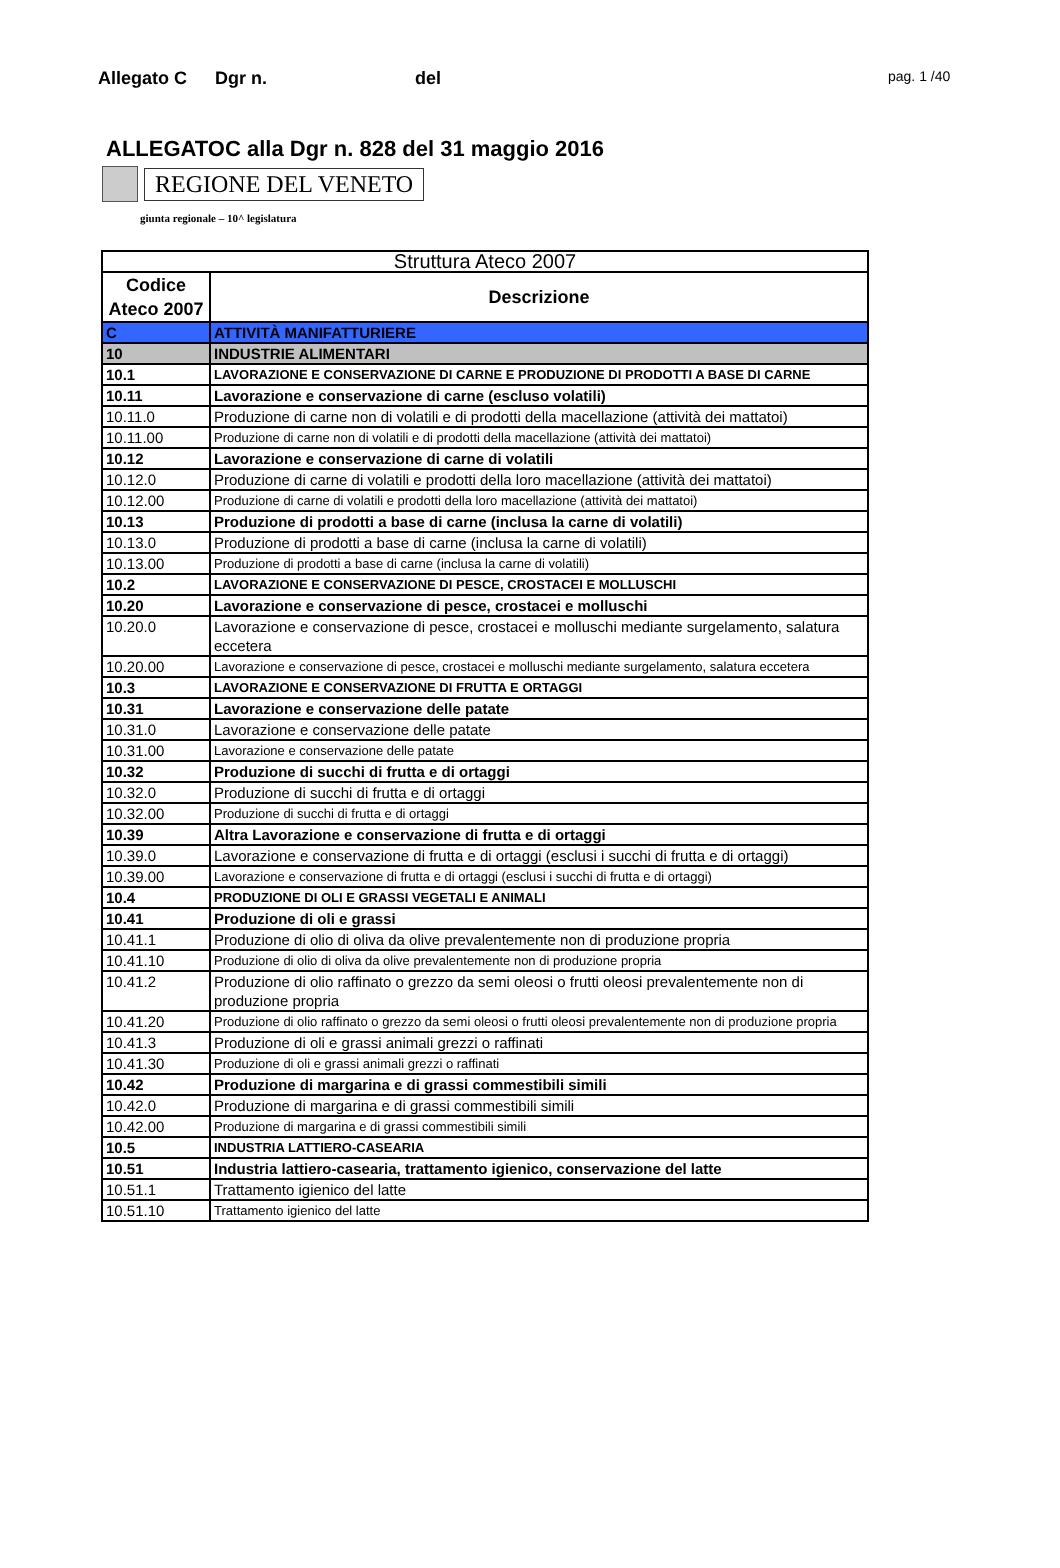Allegato C Dgr n. del pag. 1 /40
ALLEGATOC alla Dgr n. 828 del 31 maggio 2016
REGIONE DEL VENETO
giunta regionale – 10^ legislatura
| Struttura Ateco 2007 | |
| --- | --- |
| Codice Ateco 2007 | Descrizione |
| C | ATTIVITÀ MANIFATTURIERE |
| 10 | INDUSTRIE ALIMENTARI |
| 10.1 | LAVORAZIONE E CONSERVAZIONE DI CARNE E PRODUZIONE DI PRODOTTI A BASE DI CARNE |
| 10.11 | Lavorazione e conservazione di carne (escluso volatili) |
| 10.11.0 | Produzione di carne non di volatili e di prodotti della macellazione (attività dei mattatoi) |
| 10.11.00 | Produzione di carne non di volatili e di prodotti della macellazione (attività dei mattatoi) |
| 10.12 | Lavorazione e conservazione di carne di volatili |
| 10.12.0 | Produzione di carne di volatili e prodotti della loro macellazione (attività dei mattatoi) |
| 10.12.00 | Produzione di carne di volatili e prodotti della loro macellazione (attività dei mattatoi) |
| 10.13 | Produzione di prodotti a base di carne (inclusa la carne di volatili) |
| 10.13.0 | Produzione di prodotti a base di carne (inclusa la carne di volatili) |
| 10.13.00 | Produzione di prodotti a base di carne (inclusa la carne di volatili) |
| 10.2 | LAVORAZIONE E CONSERVAZIONE DI PESCE, CROSTACEI E MOLLUSCHI |
| 10.20 | Lavorazione e conservazione di pesce, crostacei e molluschi |
| 10.20.0 | Lavorazione e conservazione di pesce, crostacei e molluschi mediante surgelamento, salatura eccetera |
| 10.20.00 | Lavorazione e conservazione di pesce, crostacei e molluschi mediante surgelamento, salatura eccetera |
| 10.3 | LAVORAZIONE E CONSERVAZIONE DI FRUTTA E ORTAGGI |
| 10.31 | Lavorazione e conservazione delle patate |
| 10.31.0 | Lavorazione e conservazione delle patate |
| 10.31.00 | Lavorazione e conservazione delle patate |
| 10.32 | Produzione di succhi di frutta e di ortaggi |
| 10.32.0 | Produzione di succhi di frutta e di ortaggi |
| 10.32.00 | Produzione di succhi di frutta e di ortaggi |
| 10.39 | Altra Lavorazione e conservazione di frutta e di ortaggi |
| 10.39.0 | Lavorazione e conservazione di frutta e di ortaggi (esclusi i succhi di frutta e di ortaggi) |
| 10.39.00 | Lavorazione e conservazione di frutta e di ortaggi (esclusi i succhi di frutta e di ortaggi) |
| 10.4 | PRODUZIONE DI OLI E GRASSI VEGETALI E ANIMALI |
| 10.41 | Produzione di oli e grassi |
| 10.41.1 | Produzione di olio di oliva da olive prevalentemente non di produzione propria |
| 10.41.10 | Produzione di olio di oliva da olive prevalentemente non di produzione propria |
| 10.41.2 | Produzione di olio raffinato o grezzo da semi oleosi o frutti oleosi prevalentemente non di produzione propria |
| 10.41.20 | Produzione di olio raffinato o grezzo da semi oleosi o frutti oleosi prevalentemente non di produzione propria |
| 10.41.3 | Produzione di oli e grassi animali grezzi o raffinati |
| 10.41.30 | Produzione di oli e grassi animali grezzi o raffinati |
| 10.42 | Produzione di margarina e di grassi commestibili simili |
| 10.42.0 | Produzione di margarina e di grassi commestibili simili |
| 10.42.00 | Produzione di margarina e di grassi commestibili simili |
| 10.5 | INDUSTRIA LATTIERO-CASEARIA |
| 10.51 | Industria lattiero-casearia, trattamento igienico, conservazione del latte |
| 10.51.1 | Trattamento igienico del latte |
| 10.51.10 | Trattamento igienico del latte |